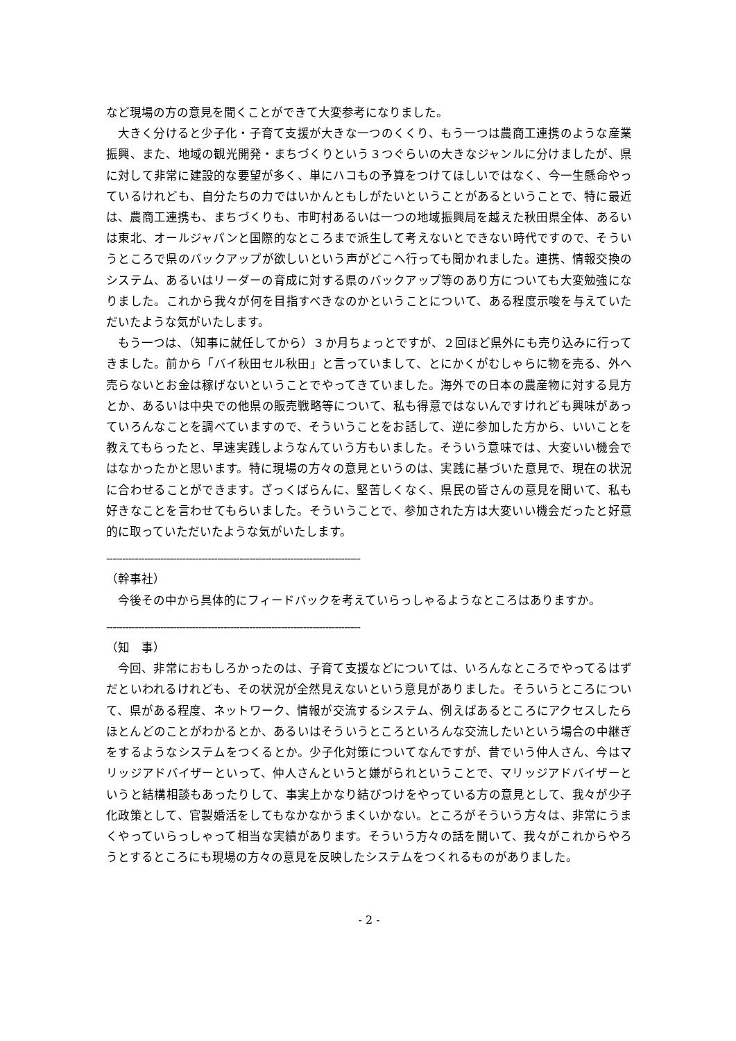など現場の方の意見を聞くことができて大変参考になりました。
大きく分けると少子化・子育て支援が大きな一つのくくり、もう一つは農商工連携のような産業振興、また、地域の観光開発・まちづくりという３つぐらいの大きなジャンルに分けましたが、県に対して非常に建設的な要望が多く、単にハコもの予算をつけてほしいではなく、今一生懸命やっているけれども、自分たちの力ではいかんともしがたいということがあるということで、特に最近は、農商工連携も、まちづくりも、市町村あるいは一つの地域振興局を越えた秋田県全体、あるいは東北、オールジャパンと国際的なところまで派生して考えないとできない時代ですので、そういうところで県のバックアップが欲しいという声がどこへ行っても聞かれました。連携、情報交換のシステム、あるいはリーダーの育成に対する県のバックアップ等のあり方についても大変勉強になりました。これから我々が何を目指すべきなのかということについて、ある程度示唆を与えていただいたような気がいたします。
もう一つは、（知事に就任してから）３か月ちょっとですが、２回ほど県外にも売り込みに行ってきました。前から「バイ秋田セル秋田」と言っていまして、とにかくがむしゃらに物を売る、外へ売らないとお金は稼げないということでやってきていました。海外での日本の農産物に対する見方とか、あるいは中央での他県の販売戦略等について、私も得意ではないんですけれども興味があっていろんなことを調べていますので、そういうことをお話して、逆に参加した方から、いいことを教えてもらったと、早速実践しようなんていう方もいました。そういう意味では、大変いい機会ではなかったかと思います。特に現場の方々の意見というのは、実践に基づいた意見で、現在の状況に合わせることができます。ざっくばらんに、堅苦しくなく、県民の皆さんの意見を聞いて、私も好きなことを言わせてもらいました。そういうことで、参加された方は大変いい機会だったと好意的に取っていただいたような気がいたします。
--------------------------------------------------------------------------------
（幹事社）
今後その中から具体的にフィードバックを考えていらっしゃるようなところはありますか。
--------------------------------------------------------------------------------
（知　事）
今回、非常におもしろかったのは、子育て支援などについては、いろんなところでやってるはずだといわれるけれども、その状況が全然見えないという意見がありました。そういうところについて、県がある程度、ネットワーク、情報が交流するシステム、例えばあるところにアクセスしたらほとんどのことがわかるとか、あるいはそういうところといろんな交流したいという場合の中継ぎをするようなシステムをつくるとか。少子化対策についてなんですが、昔でいう仲人さん、今はマリッジアドバイザーといって、仲人さんというと嫌がられということで、マリッジアドバイザーというと結構相談もあったりして、事実上かなり結びつけをやっている方の意見として、我々が少子化政策として、官製婚活をしてもなかなかうまくいかない。ところがそういう方々は、非常にうまくやっていらっしゃって相当な実績があります。そういう方々の話を聞いて、我々がこれからやろうとするところにも現場の方々の意見を反映したシステムをつくれるものがありました。
- 2 -